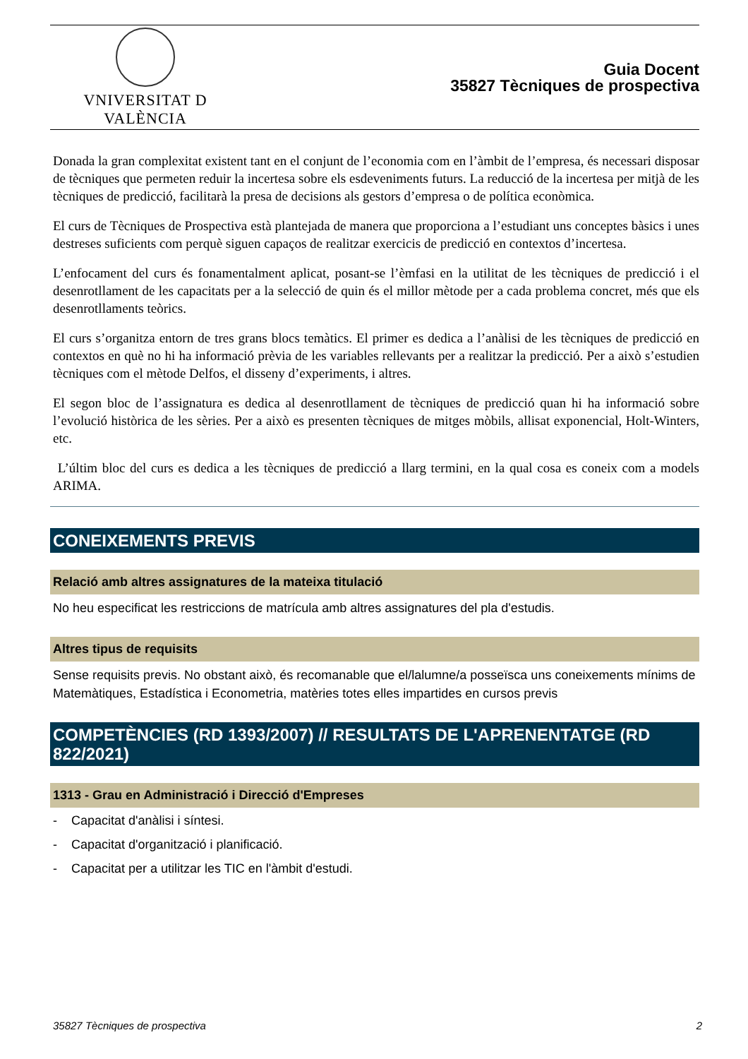VNIVERSITAT D VALÈNCIA
Guia Docent
35827 Tècniques de prospectiva
Donada la gran complexitat existent tant en el conjunt de l’economia com en l’àmbit de l’empresa, és necessari disposar de tècniques que permeten reduir la incertesa sobre els esdeveniments futurs. La reducció de la incertesa per mitjà de les tècniques de predicció, facilitarà la presa de decisions als gestors d’empresa o de política econòmica.
El curs de Tècniques de Prospectiva està plantejada de manera que proporciona a l’estudiant uns conceptes bàsics i unes destreses suficients com perquè siguen capaços de realitzar exercicis de predicció en contextos d’incertesa.
L’enfocament del curs és fonamentalment aplicat, posant-se l’èmfasi en la utilitat de les tècniques de predicció i el desenrotllament de les capacitats per a la selecció de quin és el millor mètode per a cada problema concret, més que els desenrotllaments teòrics.
El curs s’organitza entorn de tres grans blocs temàtics. El primer es dedica a l’anàlisi de les tècniques de predicció en contextos en què no hi ha informació prèvia de les variables rellevants per a realitzar la predicció. Per a això s’estudien tècniques com el mètode Delfos, el disseny d’experiments, i altres.
El segon bloc de l’assignatura es dedica al desenrotllament de tècniques de predicció quan hi ha informació sobre l’evolució històrica de les sèries. Per a això es presenten tècniques de mitges mòbils, allisat exponencial, Holt-Winters, etc.
L’últim bloc del curs es dedica a les tècniques de predicció a llarg termini, en la qual cosa es coneix com a models ARIMA.
CONEIXEMENTS PREVIS
Relació amb altres assignatures de la mateixa titulació
No heu especificat les restriccions de matrícula amb altres assignatures del pla d'estudis.
Altres tipus de requisits
Sense requisits previs. No obstant això, és recomanable que el/lalumne/a posseïsca uns coneixements mínims de Matemàtiques, Estadística i Econometria, matèries totes elles impartides en cursos previs
COMPETÈNCIES (RD 1393/2007) // RESULTATS DE L'APRENENTATGE (RD 822/2021)
1313 - Grau en Administració i Direcció d'Empreses
- Capacitat d'anàlisi i síntesi.
- Capacitat d'organització i planificació.
- Capacitat per a utilitzar les TIC en l'àmbit d'estudi.
35827 Tècniques de prospectiva 2